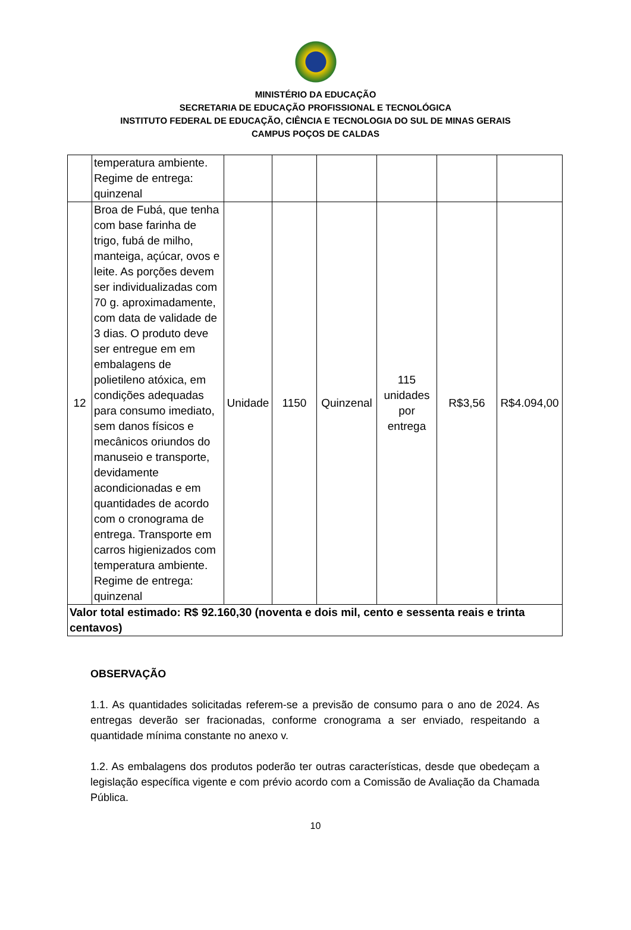MINISTÉRIO DA EDUCAÇÃO
SECRETARIA DE EDUCAÇÃO PROFISSIONAL E TECNOLÓGICA
INSTITUTO FEDERAL DE EDUCAÇÃO, CIÊNCIA E TECNOLOGIA DO SUL DE MINAS GERAIS
CAMPUS POÇOS DE CALDAS
| | temperatura ambiente. Regime de entrega: quinzenal | | | | | | |
| 12 | Broa de Fubá, que tenha com base farinha de trigo, fubá de milho, manteiga, açúcar, ovos e leite. As porções devem ser individualizadas com 70 g. aproximadamente, com data de validade de 3 dias. O produto deve ser entregue em em embalagens de polietileno atóxica, em condições adequadas para consumo imediato, sem danos físicos e mecânicos oriundos do manuseio e transporte, devidamente acondicionadas e em quantidades de acordo com o cronograma de entrega. Transporte em carros higienizados com temperatura ambiente. Regime de entrega: quinzenal | Unidade | 1150 | Quinzenal | 115 unidades por entrega | R$3,56 | R$4.094,00 |
| Valor total estimado: R$ 92.160,30 (noventa e dois mil, cento e sessenta reais e trinta centavos) | | | | | | | |
OBSERVAÇÃO
1.1. As quantidades solicitadas referem-se a previsão de consumo para o ano de 2024. As entregas deverão ser fracionadas, conforme cronograma a ser enviado, respeitando a quantidade mínima constante no anexo v.
1.2. As embalagens dos produtos poderão ter outras características, desde que obedeçam a legislação específica vigente e com prévio acordo com a Comissão de Avaliação da Chamada Pública.
10